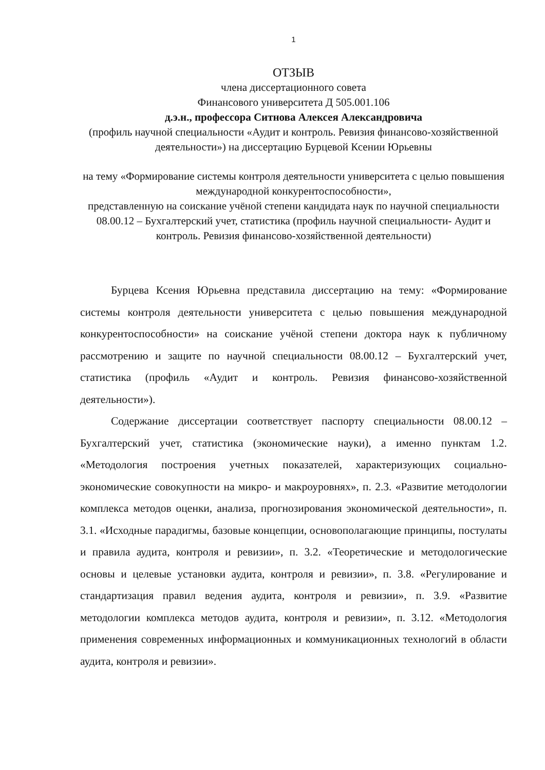1
ОТЗЫВ
члена диссертационного совета
Финансового университета Д 505.001.106
д.э.н., профессора Ситнова Алексея Александровича
(профиль научной специальности «Аудит и контроль. Ревизия финансово-хозяйственной деятельности») на диссертацию Бурцевой Ксении Юрьевны
на тему «Формирование системы контроля деятельности университета с целью повышения международной конкурентоспособности»,
представленную на соискание учёной степени кандидата наук по научной специальности 08.00.12 – Бухгалтерский учет, статистика (профиль научной специальности- Аудит и контроль. Ревизия финансово-хозяйственной деятельности)
Бурцева Ксения Юрьевна представила диссертацию на тему: «Формирование системы контроля деятельности университета с целью повышения международной конкурентоспособности» на соискание учёной степени доктора наук к публичному рассмотрению и защите по научной специальности 08.00.12 – Бухгалтерский учет, статистика (профиль «Аудит и контроль. Ревизия финансово-хозяйственной деятельности»).
Содержание диссертации соответствует паспорту специальности 08.00.12 – Бухгалтерский учет, статистика (экономические науки), а именно пунктам 1.2. «Методология построения учетных показателей, характеризующих социально-экономические совокупности на микро- и макроуровнях», п. 2.3. «Развитие методологии комплекса методов оценки, анализа, прогнозирования экономической деятельности», п. 3.1. «Исходные парадигмы, базовые концепции, основополагающие принципы, постулаты и правила аудита, контроля и ревизии», п. 3.2. «Теоретические и методологические основы и целевые установки аудита, контроля и ревизии», п. 3.8. «Регулирование и стандартизация правил ведения аудита, контроля и ревизии», п. 3.9. «Развитие методологии комплекса методов аудита, контроля и ревизии», п. 3.12. «Методология применения современных информационных и коммуникационных технологий в области аудита, контроля и ревизии».